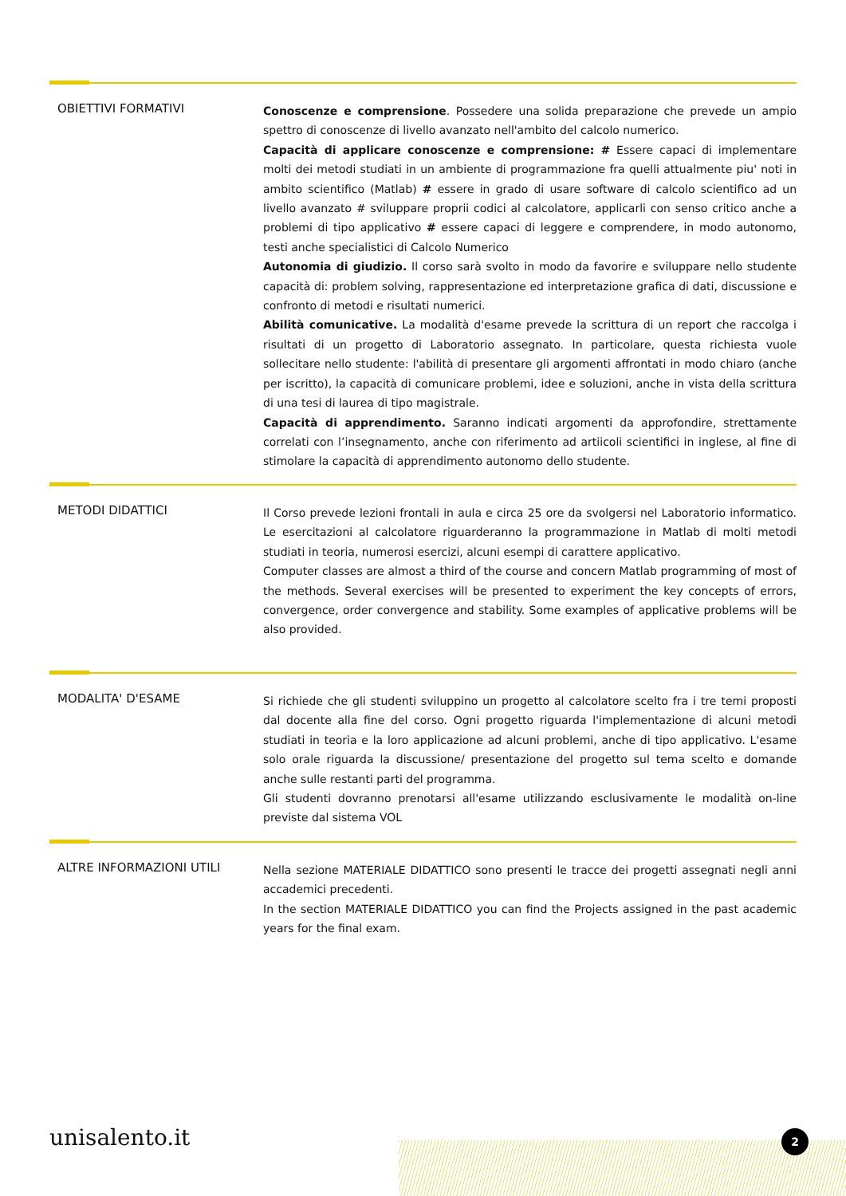OBIETTIVI FORMATIVI
Conoscenze e comprensione. Possedere una solida preparazione che prevede un ampio spettro di conoscenze di livello avanzato nell'ambito del calcolo numerico.
Capacità di applicare conoscenze e comprensione: # Essere capaci di implementare molti dei metodi studiati in un ambiente di programmazione fra quelli attualmente piu' noti in ambito scientifico (Matlab) # essere in grado di usare software di calcolo scientifico ad un livello avanzato # sviluppare proprii codici al calcolatore, applicarli con senso critico anche a problemi di tipo applicativo # essere capaci di leggere e comprendere, in modo autonomo, testi anche specialistici di Calcolo Numerico
Autonomia di giudizio. Il corso sarà svolto in modo da favorire e sviluppare nello studente capacità di: problem solving, rappresentazione ed interpretazione grafica di dati, discussione e confronto di metodi e risultati numerici.
Abilità comunicative. La modalità d'esame prevede la scrittura di un report che raccolga i risultati di un progetto di Laboratorio assegnato. In particolare, questa richiesta vuole sollecitare nello studente: l'abilità di presentare gli argomenti affrontati in modo chiaro (anche per iscritto), la capacità di comunicare problemi, idee e soluzioni, anche in vista della scrittura di una tesi di laurea di tipo magistrale.
Capacità di apprendimento. Saranno indicati argomenti da approfondire, strettamente correlati con l’insegnamento, anche con riferimento ad artiicoli scientifici in inglese, al fine di stimolare la capacità di apprendimento autonomo dello studente.
METODI DIDATTICI
Il Corso prevede lezioni frontali in aula e circa 25 ore da svolgersi nel Laboratorio informatico. Le esercitazioni al calcolatore riguarderanno la programmazione in Matlab di molti metodi studiati in teoria, numerosi esercizi, alcuni esempi di carattere applicativo.
Computer classes are almost a third of the course and concern Matlab programming of most of the methods. Several exercises will be presented to experiment the key concepts of errors, convergence, order convergence and stability. Some examples of applicative problems will be also provided.
MODALITA' D'ESAME
Si richiede che gli studenti sviluppino un progetto al calcolatore scelto fra i tre temi proposti dal docente alla fine del corso. Ogni progetto riguarda l'implementazione di alcuni metodi studiati in teoria e la loro applicazione ad alcuni problemi, anche di tipo applicativo. L'esame solo orale riguarda la discussione/ presentazione del progetto sul tema scelto e domande anche sulle restanti parti del programma.
Gli studenti dovranno prenotarsi all'esame utilizzando esclusivamente le modalità on-line previste dal sistema VOL
ALTRE INFORMAZIONI UTILI
Nella sezione MATERIALE DIDATTICO sono presenti le tracce dei progetti assegnati negli anni accademici precedenti.
In the section MATERIALE DIDATTICO you can find the Projects assigned in the past academic years for the final exam.
unisalento.it 2